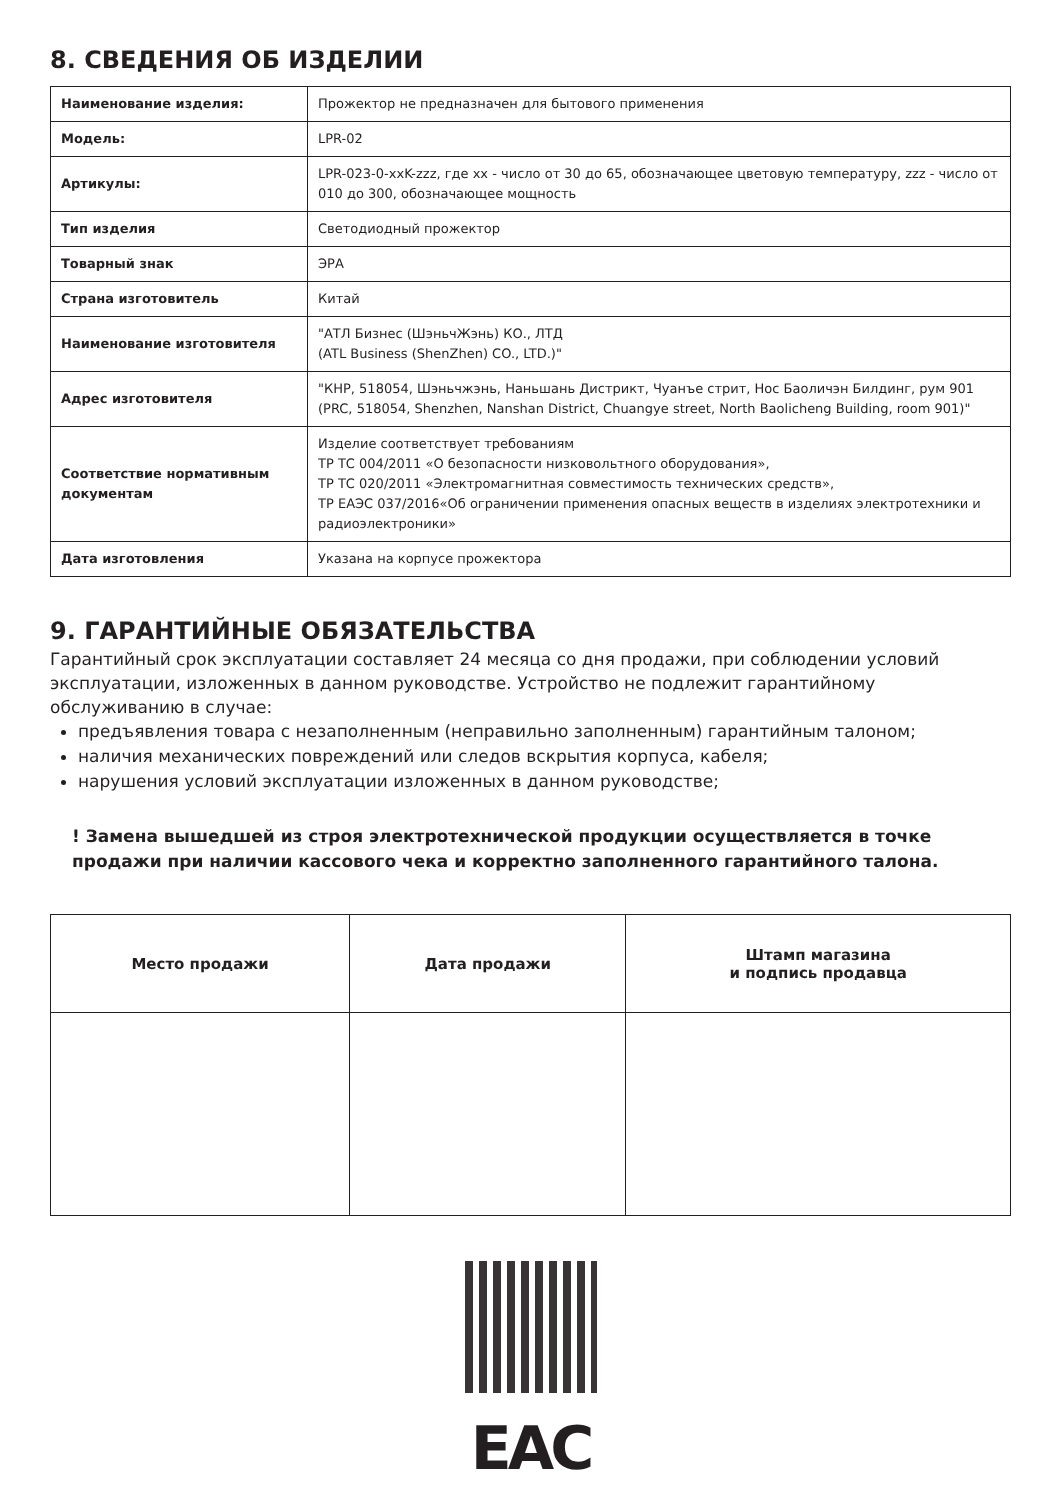8. СВЕДЕНИЯ ОБ ИЗДЕЛИИ
| Наименование изделия: | Прожектор не предназначен для бытового применения |
| Модель: | LPR-02 |
| Артикулы: | LPR-023-0-xxK-zzz, где xx - число от 30 до 65, обозначающее цветовую температуру, zzz - число от 010 до 300, обозначающее мощность |
| Тип изделия | Светодиодный прожектор |
| Товарный знак | ЭРА |
| Страна изготовитель | Китай |
| Наименование изготовителя | "АТЛ Бизнес (ШэньчЖэнь) КО., ЛТД (ATL Business (ShenZhen) CO., LTD.)" |
| Адрес изготовителя | "КНР, 518054, Шэньчжэнь, Наньшань Дистрикт, Чуанъе стрит, Нос Баоличэн Билдинг, рум 901 (PRC, 518054, Shenzhen, Nanshan District, Chuangye street, North Baolicheng Building, room 901)" |
| Соответствие нормативным документам | Изделие соответствует требованиям ТР ТС 004/2011 «О безопасности низковольтного оборудования», ТР ТС 020/2011 «Электромагнитная совместимость технических средств», ТР ЕАЭС 037/2016«Об ограничении применения опасных веществ в изделиях электротехники и радиоэлектроники» |
| Дата изготовления | Указана на корпусе прожектора |
9. ГАРАНТИЙНЫЕ ОБЯЗАТЕЛЬСТВА
Гарантийный срок эксплуатации составляет 24 месяца со дня продажи, при соблюдении условий эксплуатации, изложенных в данном руководстве. Устройство не подлежит гарантийному обслуживанию в случае:
предъявления товара с незаполненным (неправильно заполненным) гарантийным талоном;
наличия механических повреждений или следов вскрытия корпуса, кабеля;
нарушения условий эксплуатации изложенных в данном руководстве;
! Замена вышедшей из строя электротехнической продукции осуществляется в точке продажи при наличии кассового чека и корректно заполненного гарантийного талона.
| Место продажи | Дата продажи | Штамп магазина и подпись продавца |
| --- | --- | --- |
EAC